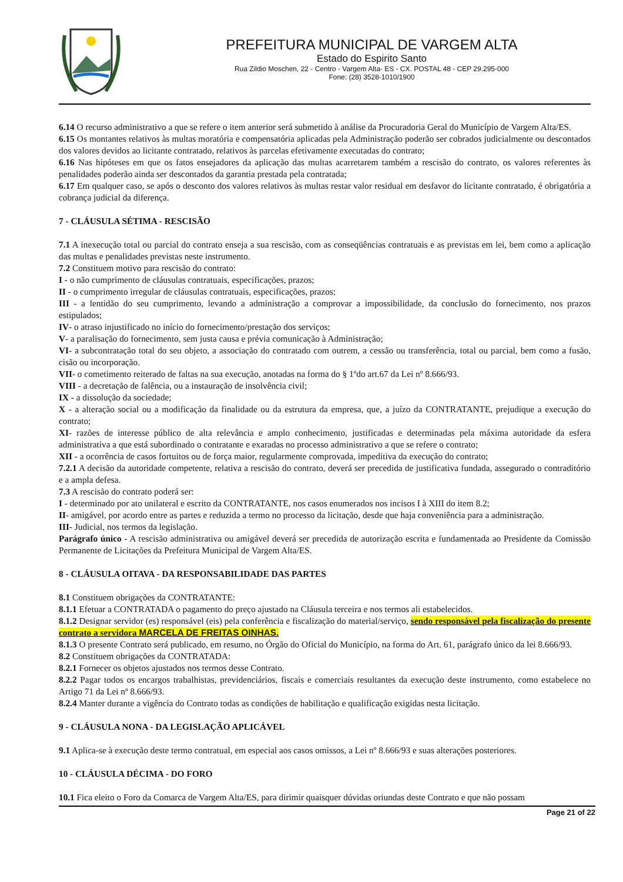PREFEITURA MUNICIPAL DE VARGEM ALTA
Estado do Espirito Santo
Rua Zildio Moschen, 22 - Centro - Vargem Alta- ES - CX. POSTAL 48 - CEP 29.295-000
Fone: (28) 3528-1010/1900
6.14 O recurso administrativo a que se refere o item anterior será submetido à análise da Procuradoria Geral do Município de Vargem Alta/ES.
6.15 Os montantes relativos às multas moratória e compensatória aplicadas pela Administração poderão ser cobrados judicialmente ou descontados dos valores devidos ao licitante contratado, relativos às parcelas efetivamente executadas do contrato;
6.16 Nas hipóteses em que os fatos ensejadores da aplicação das multas acarretarem também a rescisão do contrato, os valores referentes às penalidades poderão ainda ser descontados da garantia prestada pela contratada;
6.17 Em qualquer caso, se após o desconto dos valores relativos às multas restar valor residual em desfavor do licitante contratado, é obrigatória a cobrança judicial da diferença.
7 - CLÁUSULA SÉTIMA - RESCISÃO
7.1 A inexecução total ou parcial do contrato enseja a sua rescisão, com as conseqüências contratuais e as previstas em lei, bem como a aplicação das multas e penalidades previstas neste instrumento.
7.2 Constituem motivo para rescisão do contrato:
I - o não cumprimento de cláusulas contratuais, especificações, prazos;
II - o cumprimento irregular de cláusulas contratuais, especificações, prazos;
III - a lentidão do seu cumprimento, levando a administração a comprovar a impossibilidade, da conclusão do fornecimento, nos prazos estipulados;
IV- o atraso injustificado no início do fornecimento/prestação dos serviços;
V- a paralisação do fornecimento, sem justa causa e prévia comunicação à Administração;
VI- a subcontratação total do seu objeto, a associação do contratado com outrem, a cessão ou transferência, total ou parcial, bem como a fusão, cisão ou incorporação.
VII- o cometimento reiterado de faltas na sua execução, anotadas na forma do § 1ºdo art.67 da Lei nº 8.666/93.
VIII - a decretação de falência, ou a instauração de insolvência civil;
IX - a dissolução da sociedade;
X - a alteração social ou a modificação da finalidade ou da estrutura da empresa, que, a juízo da CONTRATANTE, prejudique a execução do contrato;
XI- razões de interesse público de alta relevância e amplo conhecimento, justificadas e determinadas pela máxima autoridade da esfera administrativa a que está subordinado o contratante e exaradas no processo administrativo a que se refere o contrato;
XII - a ocorrência de casos fortuitos ou de força maior, regularmente comprovada, impeditiva da execução do contrato;
7.2.1 A decisão da autoridade competente, relativa a rescisão do contrato, deverá ser precedida de justificativa fundada, assegurado o contraditório e a ampla defesa.
7.3 A rescisão do contrato poderá ser:
I - determinado por ato unilateral e escrito da CONTRATANTE, nos casos enumerados nos incisos I à XIII do item 8.2;
II- amigável, por acordo entre as partes e reduzida a termo no processo da licitação, desde que haja conveniência para a administração.
III- Judicial, nos termos da legislação.
Parágrafo único - A rescisão administrativa ou amigável deverá ser precedida de autorização escrita e fundamentada ao Presidente da Comissão Permanente de Licitações da Prefeitura Municipal de Vargem Alta/ES.
8 - CLÁUSULA OITAVA - DA RESPONSABILIDADE DAS PARTES
8.1 Constituem obrigações da CONTRATANTE:
8.1.1 Efetuar a CONTRATADA o pagamento do preço ajustado na Cláusula terceira e nos termos ali estabelecidos.
8.1.2 Designar servidor (es) responsável (eis) pela conferência e fiscalização do material/serviço, sendo responsável pela fiscalização do presente contrato a servidora MARCELA DE FREITAS OINHAS.
8.1.3 O presente Contrato será publicado, em resumo, no Órgão do Oficial do Município, na forma do Art. 61, parágrafo único da lei 8.666/93.
8.2 Constituem obrigações da CONTRATADA:
8.2.1 Fornecer os objetos ajustados nos termos desse Contrato.
8.2.2 Pagar todos os encargos trabalhistas, previdenciários, fiscais e comerciais resultantes da execução deste instrumento, como estabelece no Artigo 71 da Lei nº 8.666/93.
8.2.4 Manter durante a vigência do Contrato todas as condições de habilitação e qualificação exigidas nesta licitação.
9 - CLÁUSULA NONA - DA LEGISLAÇÃO APLICÁVEL
9.1 Aplica-se à execução deste termo contratual, em especial aos casos omissos, a Lei nº 8.666/93 e suas alterações posteriores.
10 - CLÁUSULA DÉCIMA - DO FORO
10.1 Fica eleito o Foro da Comarca de Vargem Alta/ES, para dirimir quaisquer dúvidas oriundas deste Contrato e que não possam
Page 21 of 22